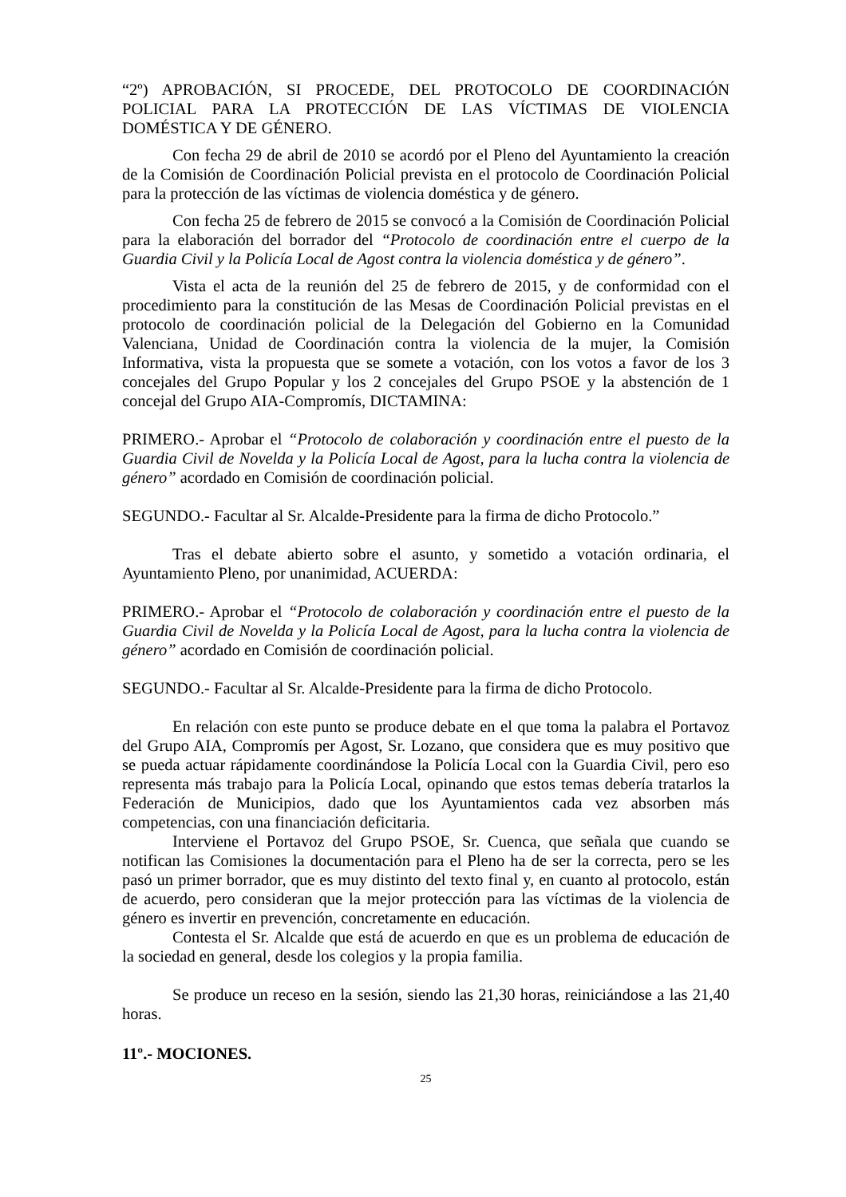“2º) APROBACIÓN, SI PROCEDE, DEL PROTOCOLO DE COORDINACIÓN POLICIAL PARA LA PROTECCIÓN DE LAS VÍCTIMAS DE VIOLENCIA DOMÉSTICA Y DE GÉNERO.
Con fecha 29 de abril de 2010 se acordó por el Pleno del Ayuntamiento la creación de la Comisión de Coordinación Policial prevista en el protocolo de Coordinación Policial para la protección de las víctimas de violencia doméstica y de género.
Con fecha 25 de febrero de 2015 se convocó a la Comisión de Coordinación Policial para la elaboración del borrador del “Protocolo de coordinación entre el cuerpo de la Guardia Civil y la Policía Local de Agost contra la violencia doméstica y de género”.
Vista el acta de la reunión del 25 de febrero de 2015, y de conformidad con el procedimiento para la constitución de las Mesas de Coordinación Policial previstas en el protocolo de coordinación policial de la Delegación del Gobierno en la Comunidad Valenciana, Unidad de Coordinación contra la violencia de la mujer, la Comisión Informativa, vista la propuesta que se somete a votación, con los votos a favor de los 3 concejales del Grupo Popular y los 2 concejales del Grupo PSOE y la abstención de 1 concejal del Grupo AIA-Compromís, DICTAMINA:
PRIMERO.- Aprobar el “Protocolo de colaboración y coordinación entre el puesto de la Guardia Civil de Novelda y la Policía Local de Agost, para la lucha contra la violencia de género” acordado en Comisión de coordinación policial.
SEGUNDO.- Facultar al Sr. Alcalde-Presidente para la firma de dicho Protocolo.”
Tras el debate abierto sobre el asunto, y sometido a votación ordinaria, el Ayuntamiento Pleno, por unanimidad, ACUERDA:
PRIMERO.- Aprobar el “Protocolo de colaboración y coordinación entre el puesto de la Guardia Civil de Novelda y la Policía Local de Agost, para la lucha contra la violencia de género” acordado en Comisión de coordinación policial.
SEGUNDO.- Facultar al Sr. Alcalde-Presidente para la firma de dicho Protocolo.
En relación con este punto se produce debate en el que toma la palabra el Portavoz del Grupo AIA, Compromís per Agost, Sr. Lozano, que considera que es muy positivo que se pueda actuar rápidamente coordinándose la Policía Local con la Guardia Civil, pero eso representa más trabajo para la Policía Local, opinando que estos temas debería tratarlos la Federación de Municipios, dado que los Ayuntamientos cada vez absorben más competencias, con una financiación deficitaria.
Interviene el Portavoz del Grupo PSOE, Sr. Cuenca, que señala que cuando se notifican las Comisiones la documentación para el Pleno ha de ser la correcta, pero se les pasó un primer borrador, que es muy distinto del texto final y, en cuanto al protocolo, están de acuerdo, pero consideran que la mejor protección para las víctimas de la violencia de género es invertir en prevención, concretamente en educación.
Contesta el Sr. Alcalde que está de acuerdo en que es un problema de educación de la sociedad en general, desde los colegios y la propia familia.
Se produce un receso en la sesión, siendo las 21,30 horas, reiniciándose a las 21,40 horas.
11º.- MOCIONES.
25